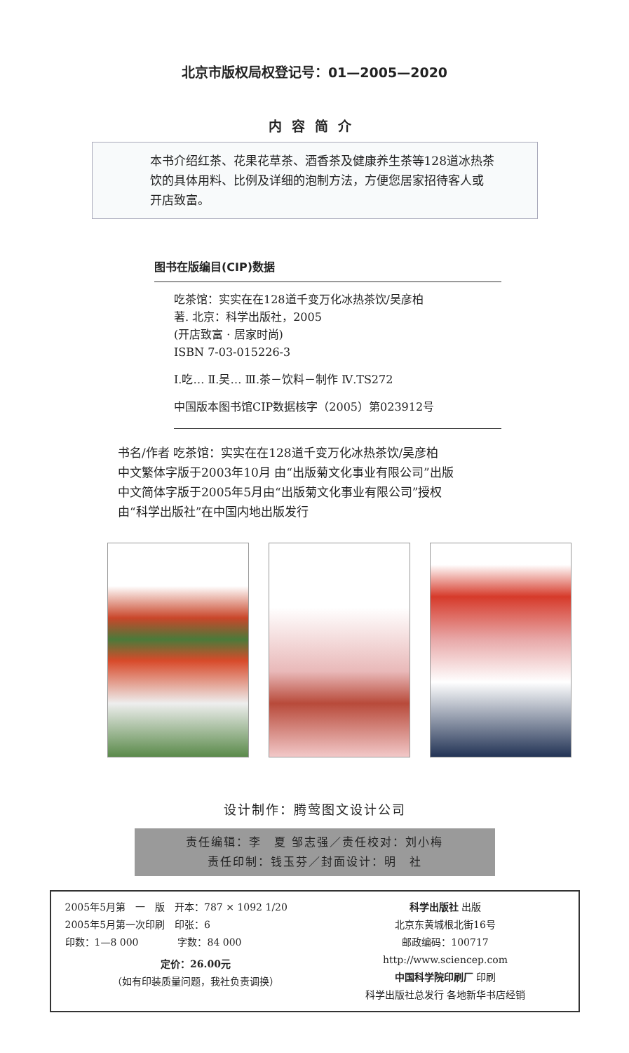北京市版权局权登记号：01—2005—2020
内容简介
本书介绍红茶、花果花草茶、酒香茶及健康养生茶等128道冰热茶饮的具体用料、比例及详细的泡制方法，方便您居家招待客人或开店致富。
图书在版编目(CIP)数据
吃茶馆：实实在在128道千变万化冰热茶饮/吴彦柏
著. 北京：科学出版社，2005
(开店致富 · 居家时尚)
ISBN 7-03-015226-3
Ⅰ.吃… Ⅱ.吴… Ⅲ.茶－饮料－制作 Ⅳ.TS272
中国版本图书馆CIP数据核字（2005）第023912号
书名/作者 吃茶馆：实实在在128道千变万化冰热茶饮/吴彦柏
中文繁体字版于2003年10月 由“出版菊文化事业有限公司”出版
中文简体字版于2005年5月由“出版菊文化事业有限公司”授权
由“科学出版社”在中国内地出版发行
设计制作：腾莺图文设计公司
责任编辑：李　夏 邹志强／责任校对：刘小梅
责任印制：钱玉芬／封面设计：明　社
2005年5月第　一　版　开本：787 × 1092 1/20
2005年5月第一次印刷　印张：6
印数：1—8 000　　　　字数：84 000
定价：26.00元
（如有印装质量问题，我社负责调换）
科学出版社 出版
北京东黄城根北街16号
邮政编码：100717
http://www.sciencep.com
中国科学院印刷厂 印刷
科学出版社总发行 各地新华书店经销